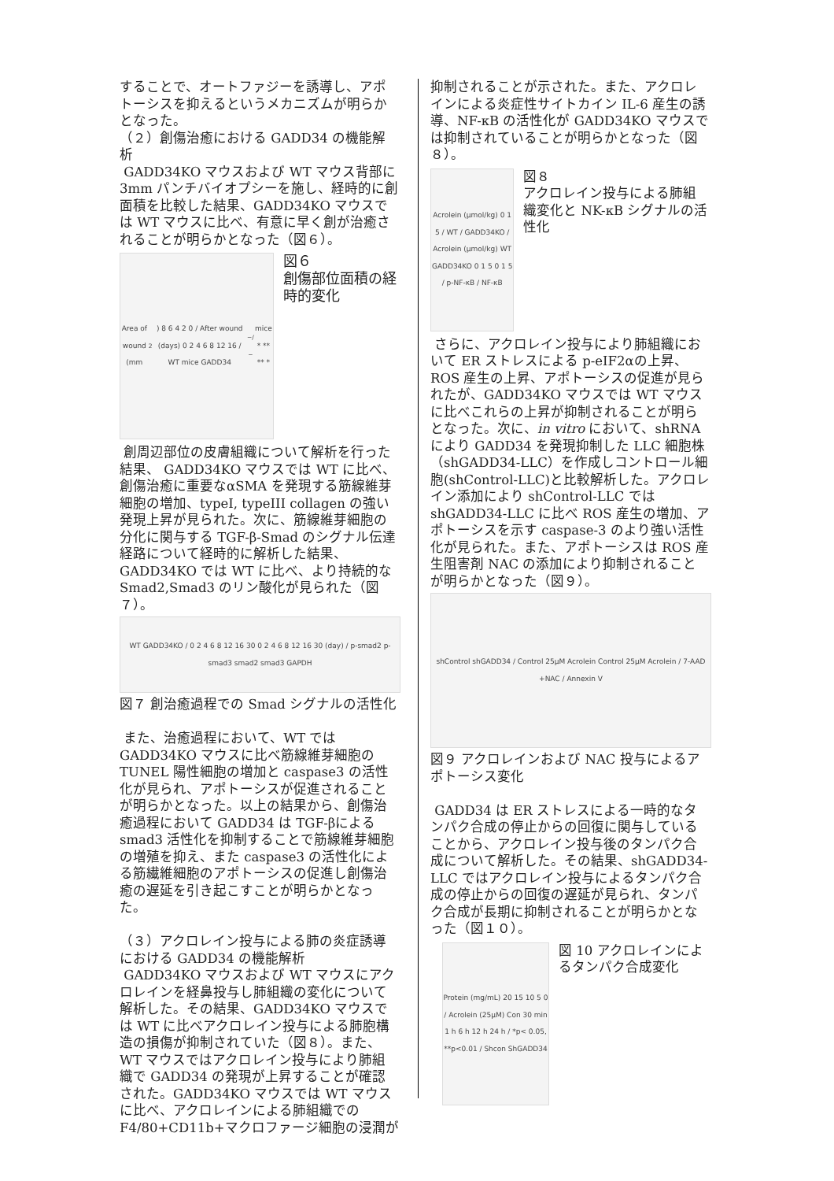することで、オートファジーを誘導し、アポトーシスを抑えるというメカニズムが明らかとなった。
（２）創傷治癒における GADD34 の機能解析
GADD34KO マウスおよび WT マウス背部に 3mm パンチバイオプシーを施し、経時的に創面積を比較した結果、GADD34KO マウスでは WT マウスに比べ、有意に早く創が治癒されることが明らかとなった（図６）。
Area of wound (mm<sup>2</sup>) 8 6 4 2 0 / After wound (days) 0 2 4 6 8 12 16 / WT mice GADD34<sup>−/−</sup> mice * ** ** *
図６
創傷部位面積の経時的変化
創周辺部位の皮膚組織について解析を行った結果、 GADD34KO マウスでは WT に比べ、創傷治癒に重要なαSMA を発現する筋線維芽細胞の増加、typeI, typeIII collagen の強い発現上昇が見られた。次に、筋線維芽細胞の分化に関与する TGF-β-Smad のシグナル伝達経路について経時的に解析した結果、GADD34KO では WT に比べ、より持続的な Smad2,Smad3 のリン酸化が見られた（図７）。
WT GADD34KO / 0 2 4 6 8 12 16 30 0 2 4 6 8 12 16 30 (day) / p-smad2 p-smad3 smad2 smad3 GAPDH
図７ 創治癒過程での Smad シグナルの活性化
また、治癒過程において、WT では GADD34KO マウスに比べ筋線維芽細胞の TUNEL 陽性細胞の増加と caspase3 の活性化が見られ、アポトーシスが促進されることが明らかとなった。以上の結果から、創傷治癒過程において GADD34 は TGF-βによる smad3 活性化を抑制することで筋線維芽細胞の増殖を抑え、また caspase3 の活性化による筋繊維細胞のアポトーシスの促進し創傷治癒の遅延を引き起こすことが明らかとなった。
（３）アクロレイン投与による肺の炎症誘導における GADD34 の機能解析
GADD34KO マウスおよび WT マウスにアクロレインを経鼻投与し肺組織の変化について解析した。その結果、GADD34KO マウスでは WT に比べアクロレイン投与による肺胞構造の損傷が抑制されていた（図８）。また、WT マウスではアクロレイン投与により肺組織で GADD34 の発現が上昇することが確認された。GADD34KO マウスでは WT マウスに比べ、アクロレインによる肺組織での F4/80+CD11b+マクロファージ細胞の浸潤が
抑制されることが示された。また、アクロレインによる炎症性サイトカイン IL-6 産生の誘導、NF-κB の活性化が GADD34KO マウスでは抑制されていることが明らかとなった（図８）。
Acrolein (μmol/kg) 0 1 5 / WT / GADD34KO / Acrolein (μmol/kg) WT GADD34KO 0 1 5 0 1 5 / p-NF-κB / NF-κB
図８
アクロレイン投与による肺組織変化と NK-κB シグナルの活性化
さらに、アクロレイン投与により肺組織において ER ストレスによる p-eIF2αの上昇、ROS 産生の上昇、アポトーシスの促進が見られたが、GADD34KO マウスでは WT マウスに比べこれらの上昇が抑制されることが明らとなった。次に、in vitro において、shRNA により GADD34 を発現抑制した LLC 細胞株（shGADD34-LLC）を作成しコントロール細胞(shControl-LLC)と比較解析した。アクロレイン添加により shControl-LLC では shGADD34-LLC に比べ ROS 産生の増加、アポトーシスを示す caspase-3 のより強い活性化が見られた。また、アポトーシスは ROS 産生阻害剤 NAC の添加により抑制されることが明らかとなった（図９）。
shControl shGADD34 / Control 25μM Acrolein Control 25μM Acrolein / 7-AAD +NAC / Annexin V
図９ アクロレインおよび NAC 投与によるアポトーシス変化
GADD34 は ER ストレスによる一時的なタンパク合成の停止からの回復に関与していることから、アクロレイン投与後のタンパク合成について解析した。その結果、shGADD34-LLC ではアクロレイン投与によるタンパク合成の停止からの回復の遅延が見られ、タンパク合成が長期に抑制されることが明らかとなった（図１０）。
Protein (mg/mL) 20 15 10 5 0 / Acrolein (25μM) Con 30 min 1 h 6 h 12 h 24 h / *p< 0.05, **p<0.01 / Shcon ShGADD34
図 10 アクロレインによるタンパク合成変化